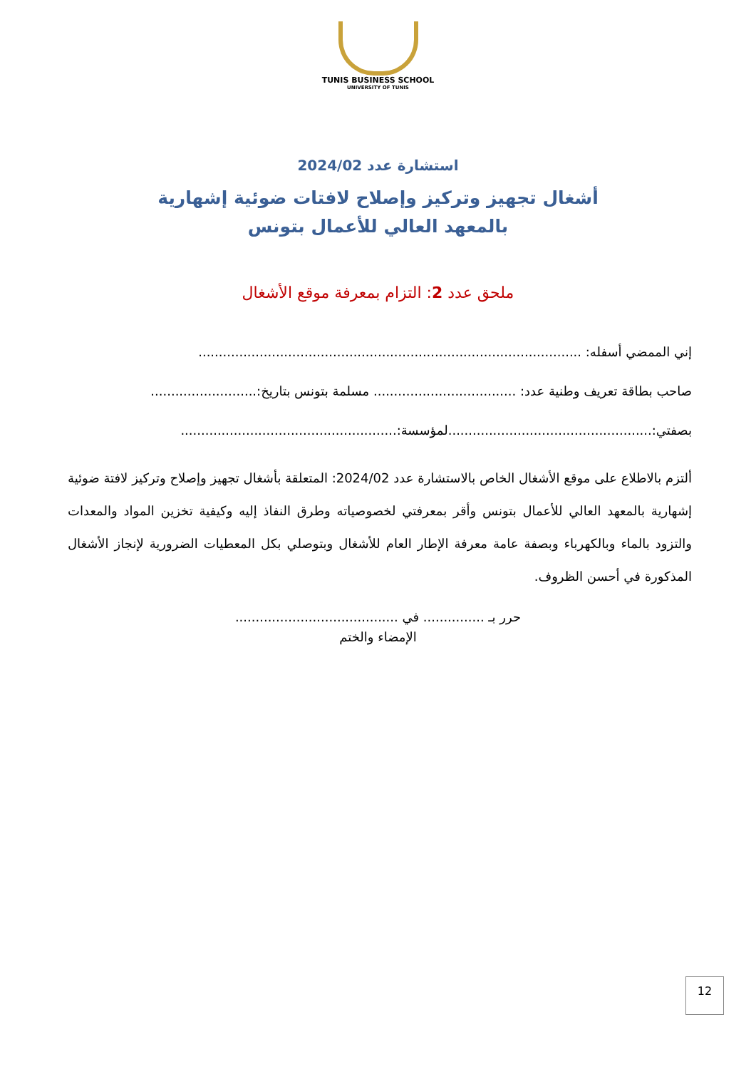TUNIS BUSINESS SCHOOL
UNIVERSITY OF TUNIS
استشارة عدد 2024/02
أشغال تجهيز وتركيز وإصلاح لافتات ضوئية إشهارية
بالمعهد العالي للأعمال بتونس
ملحق عدد 2: التزام بمعرفة موقع الأشغال
إني الممضي أسفله: ..............................................................................................
صاحب بطاقة تعريف وطنية عدد: ................................... مسلمة بتونس بتاريخ:..........................
بصفتي:..................................................لمؤسسة:.....................................................
ألتزم بالاطلاع على موقع الأشغال الخاص بالاستشارة عدد 2024/02: المتعلقة بأشغال تجهيز وإصلاح وتركيز لافتة ضوئية إشهارية بالمعهد العالي للأعمال بتونس وأقر بمعرفتي لخصوصياته وطرق النفاذ إليه وكيفية تخزين المواد والمعدات والتزود بالماء وبالكهرباء وبصفة عامة معرفة الإطار العام للأشغال وبتوصلي بكل المعطيات الضرورية لإنجاز الأشغال المذكورة في أحسن الظروف.
حرر بـ ............... في ........................................
الإمضاء والختم
12